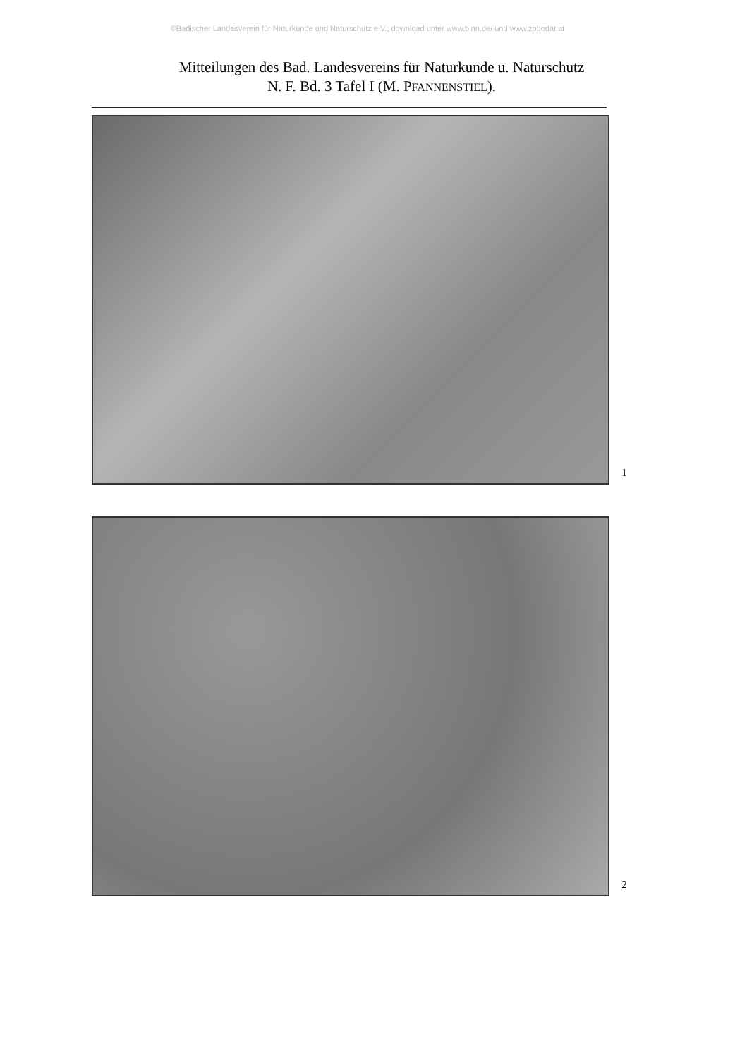©Badischer Landesverein für Naturkunde und Naturschutz e.V.; download unter www.blnn.de/ und www.zobodat.at
Mitteilungen des Bad. Landesvereins für Naturkunde u. Naturschutz
N. F. Bd. 3 Tafel I (M. PFANNENSTIEL).
1
2